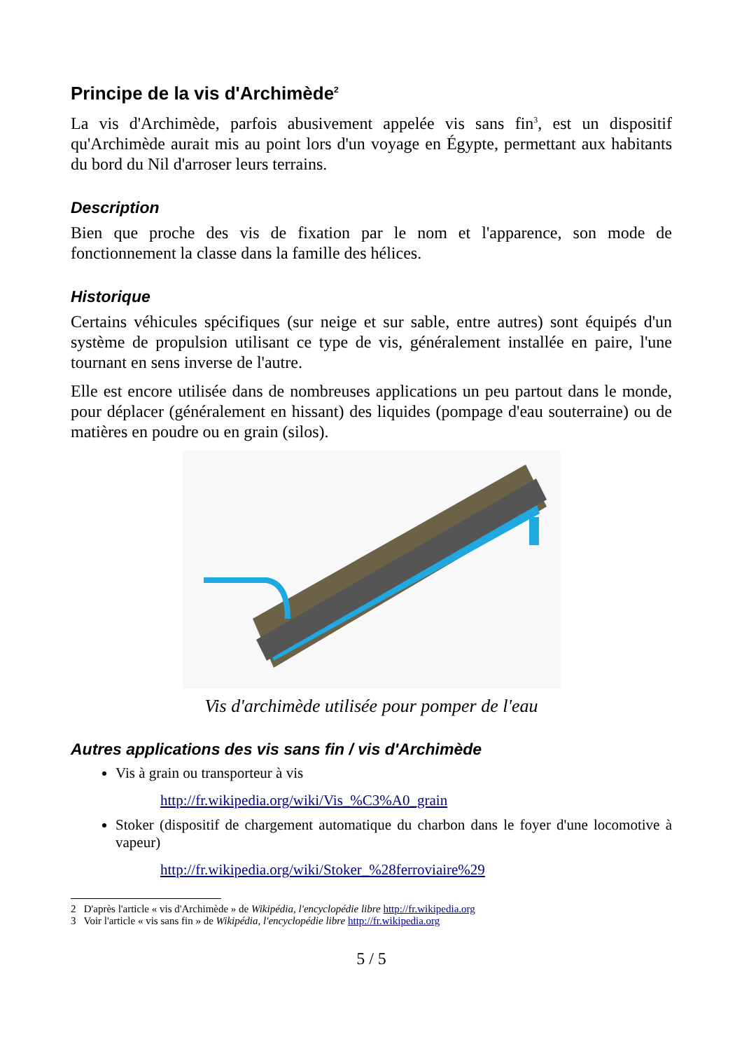Principe de la vis d'Archimède<sup>2</sup>
La vis d'Archimède, parfois abusivement appelée vis sans fin<sup>3</sup>, est un dispositif qu'Archimède aurait mis au point lors d'un voyage en Égypte, permettant aux habitants du bord du Nil d'arroser leurs terrains.
Description
Bien que proche des vis de fixation par le nom et l'apparence, son mode de fonctionnement la classe dans la famille des hélices.
Historique
Certains véhicules spécifiques (sur neige et sur sable, entre autres) sont équipés d'un système de propulsion utilisant ce type de vis, généralement installée en paire, l'une tournant en sens inverse de l'autre.
Elle est encore utilisée dans de nombreuses applications un peu partout dans le monde, pour déplacer (généralement en hissant) des liquides (pompage d'eau souterraine) ou de matières en poudre ou en grain (silos).
Vis d'archimède utilisée pour pomper de l'eau
Autres applications des vis sans fin / vis d'Archimède
Vis à grain ou transporteur à vis
http://fr.wikipedia.org/wiki/Vis_%C3%A0_grain
Stoker (dispositif de chargement automatique du charbon dans le foyer d'une locomotive à vapeur)
http://fr.wikipedia.org/wiki/Stoker_%28ferroviaire%29
2 D'après l'article « vis d'Archimède » de Wikipédia, l'encyclopédie libre http://fr.wikipedia.org
3 Voir l'article « vis sans fin » de Wikipédia, l'encyclopédie libre http://fr.wikipedia.org
5 / 5